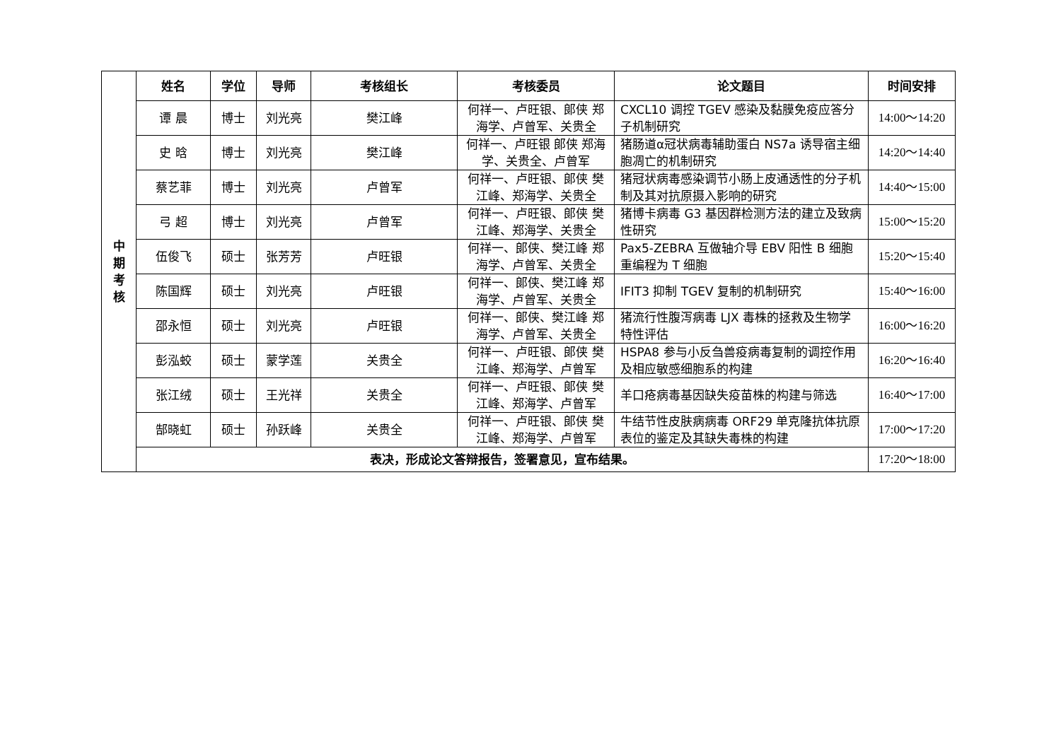| 中 期 考 核 | 姓名 | 学位 | 导师 | 考核组长 | 考核委员 | 论文题目 | 时间安排 |
| | 谭 晨 | 博士 | 刘光亮 | 樊江峰 | 何祥一、卢旺银、郎侠 郑海学、卢曾军、关贵全 | CXCL10 调控 TGEV 感染及黏膜免疫应答分子机制研究 | 14:00～14:20 |
| | 史 晗 | 博士 | 刘光亮 | 樊江峰 | 何祥一、卢旺银 郎侠 郑海学、关贵全、卢曾军 | 猪肠道α冠状病毒辅助蛋白 NS7a 诱导宿主细胞凋亡的机制研究 | 14:20～14:40 |
| | 蔡艺菲 | 博士 | 刘光亮 | 卢曾军 | 何祥一、卢旺银、郎侠 樊江峰、郑海学、关贵全 | 猪冠状病毒感染调节小肠上皮通透性的分子机制及其对抗原摄入影响的研究 | 14:40～15:00 |
| | 弓 超 | 博士 | 刘光亮 | 卢曾军 | 何祥一、卢旺银、郎侠 樊江峰、郑海学、关贵全 | 猪博卡病毒 G3 基因群检测方法的建立及致病性研究 | 15:00～15:20 |
| | 伍俊飞 | 硕士 | 张芳芳 | 卢旺银 | 何祥一、郎侠、樊江峰 郑海学、卢曾军、关贵全 | Pax5-ZEBRA 互做轴介导 EBV 阳性 B 细胞重编程为 T 细胞 | 15:20～15:40 |
| | 陈国辉 | 硕士 | 刘光亮 | 卢旺银 | 何祥一、郎侠、樊江峰 郑海学、卢曾军、关贵全 | IFIT3 抑制 TGEV 复制的机制研究 | 15:40～16:00 |
| | 邵永恒 | 硕士 | 刘光亮 | 卢旺银 | 何祥一、郎侠、樊江峰 郑海学、卢曾军、关贵全 | 猪流行性腹泻病毒 LJX 毒株的拯救及生物学特性评估 | 16:00～16:20 |
| | 彭泓蛟 | 硕士 | 蒙学莲 | 关贵全 | 何祥一、卢旺银、郎侠 樊江峰、郑海学、卢曾军 | HSPA8 参与小反刍兽疫病毒复制的调控作用及相应敏感细胞系的构建 | 16:20～16:40 |
| | 张江绒 | 硕士 | 王光祥 | 关贵全 | 何祥一、卢旺银、郎侠 樊江峰、郑海学、卢曾军 | 羊口疮病毒基因缺失疫苗株的构建与筛选 | 16:40～17:00 |
| | 郜晓虹 | 硕士 | 孙跃峰 | 关贵全 | 何祥一、卢旺银、郎侠 樊江峰、郑海学、卢曾军 | 牛结节性皮肤病病毒 ORF29 单克隆抗体抗原表位的鉴定及其缺失毒株的构建 | 17:00～17:20 |
| | 表决，形成论文答辩报告，签署意见，宣布结果。 | | | | | | 17:20～18:00 |